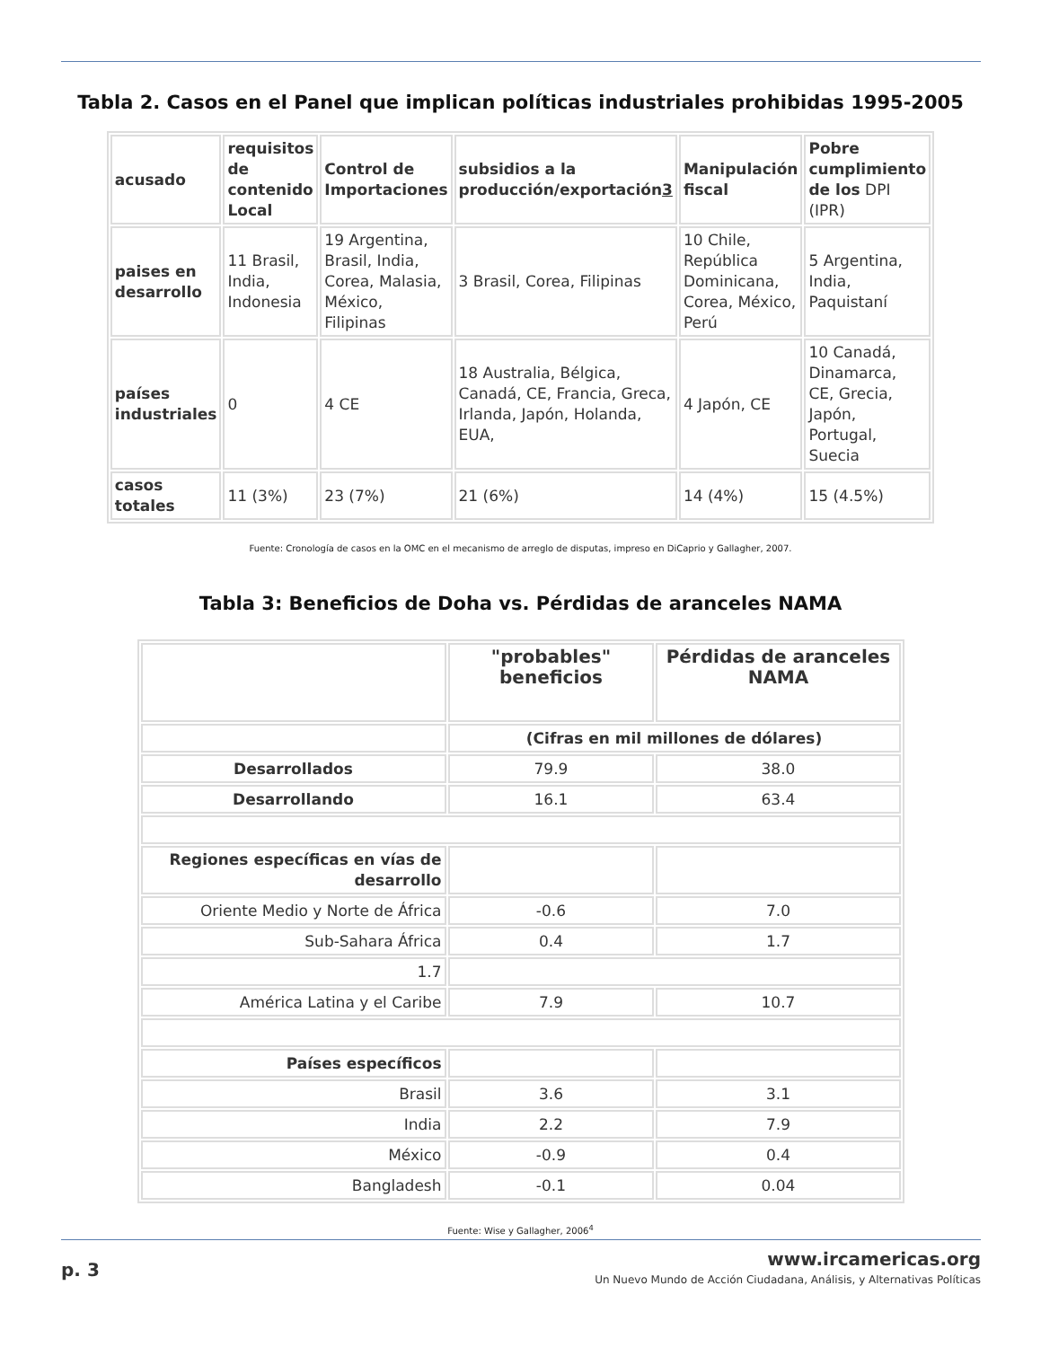Tabla 2. Casos en el Panel que implican políticas industriales prohibidas 1995-2005
| acusado | requisitos de contenido Local | Control de Importaciones | subsidios a la producción/exportación 3 | Manipulación fiscal | Pobre cumplimiento de los DPI (IPR) |
| paises en desarrollo | 11 Brasil, India, Indonesia | 19 Argentina, Brasil, India, Corea, Malasia, México, Filipinas | 3 Brasil, Corea, Filipinas | 10 Chile, República Dominicana, Corea, México, Perú | 5 Argentina, India, Paquistaní |
| países industriales | 0 | 4 CE | 18 Australia, Bélgica, Canadá, CE, Francia, Greca, Irlanda, Japón, Holanda, EUA, | 4 Japón, CE | 10 Canadá, Dinamarca, CE, Grecia, Japón, Portugal, Suecia |
| casos totales | 11 (3%) | 23 (7%) | 21 (6%) | 14 (4%) | 15 (4.5%) |
Fuente: Cronología de casos en la OMC en el mecanismo de arreglo de disputas, impreso en DiCaprio y Gallagher, 2007.
Tabla 3: Beneficios de Doha vs. Pérdidas de aranceles NAMA
| | "probables" beneficios | Pérdidas de aranceles NAMA |
| | (Cifras en mil millones de dólares) | |
| Desarrollados | 79.9 | 38.0 |
| Desarrollando | 16.1 | 63.4 |
| Regiones específicas en vías de desarrollo | | |
| Oriente Medio y Norte de África | -0.6 | 7.0 |
| Sub-Sahara África | 0.4 | 1.7 |
| 1.7 | | |
| América Latina y el Caribe | 7.9 | 10.7 |
| Países específicos | | |
| Brasil | 3.6 | 3.1 |
| India | 2.2 | 7.9 |
| México | -0.9 | 0.4 |
| Bangladesh | -0.1 | 0.04 |
Fuente: Wise y Gallagher, 2006<sup>4</sup>
p. 3
www.ircamericas.org
Un Nuevo Mundo de Acción Ciudadana, Análisis, y Alternativas Políticas